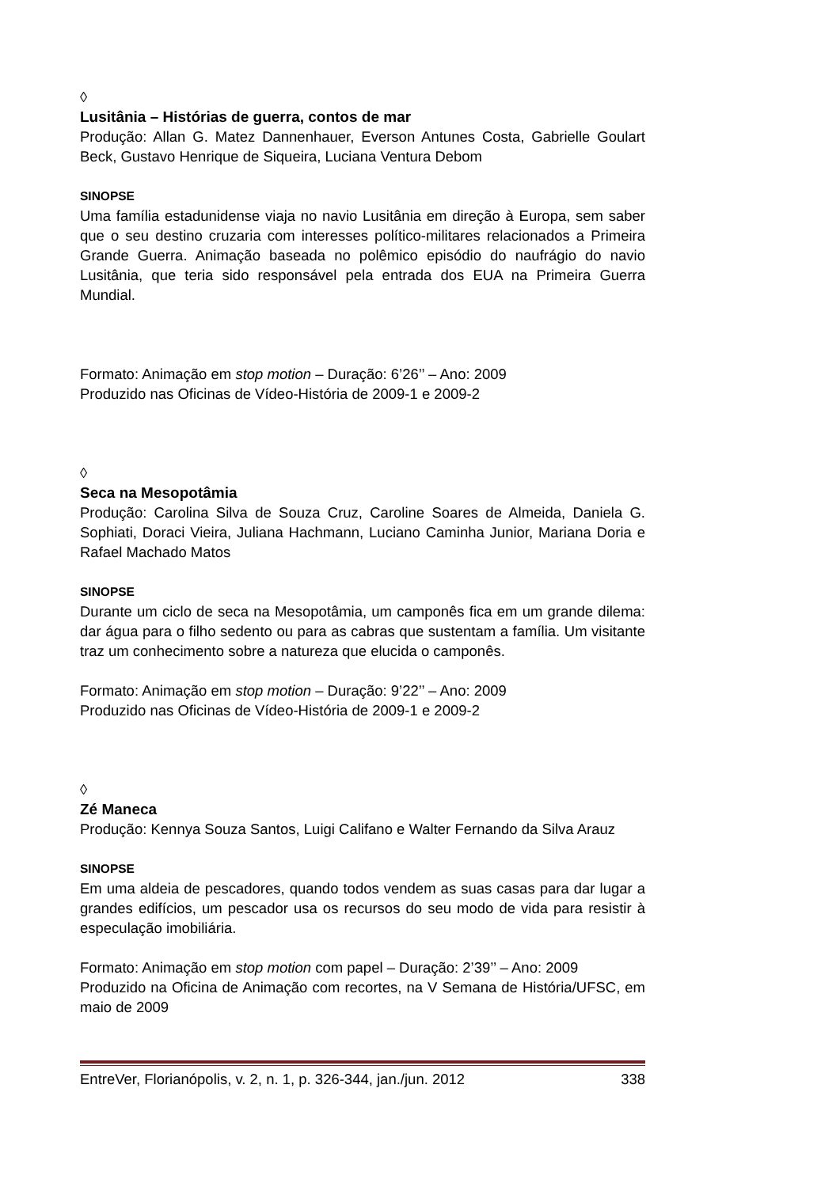◊
Lusitânia – Histórias de guerra, contos de mar
Produção: Allan G. Matez Dannenhauer, Everson Antunes Costa, Gabrielle Goulart Beck, Gustavo Henrique de Siqueira, Luciana Ventura Debom
SINOPSE
Uma família estadunidense viaja no navio Lusitânia em direção à Europa, sem saber que o seu destino cruzaria com interesses político-militares relacionados a Primeira Grande Guerra. Animação baseada no polêmico episódio do naufrágio do navio Lusitânia, que teria sido responsável pela entrada dos EUA na Primeira Guerra Mundial.
Formato: Animação em stop motion – Duração: 6’26’’ – Ano: 2009
Produzido nas Oficinas de Vídeo-História de 2009-1 e 2009-2
◊
Seca na Mesopotâmia
Produção: Carolina Silva de Souza Cruz, Caroline Soares de Almeida, Daniela G. Sophiati, Doraci Vieira, Juliana Hachmann, Luciano Caminha Junior, Mariana Doria e Rafael Machado Matos
SINOPSE
Durante um ciclo de seca na Mesopotâmia, um camponês fica em um grande dilema: dar água para o filho sedento ou para as cabras que sustentam a família. Um visitante traz um conhecimento sobre a natureza que elucida o camponês.
Formato: Animação em stop motion – Duração: 9’22’’ – Ano: 2009
Produzido nas Oficinas de Vídeo-História de 2009-1 e 2009-2
◊
Zé Maneca
Produção: Kennya Souza Santos, Luigi Califano e Walter Fernando da Silva Arauz
SINOPSE
Em uma aldeia de pescadores, quando todos vendem as suas casas para dar lugar a grandes edifícios, um pescador usa os recursos do seu modo de vida para resistir à especulação imobiliária.
Formato: Animação em stop motion com papel – Duração: 2’39’’ – Ano: 2009
Produzido na Oficina de Animação com recortes, na V Semana de História/UFSC, em maio de 2009
EntreVer, Florianópolis, v. 2, n. 1, p. 326-344, jan./jun. 2012 338